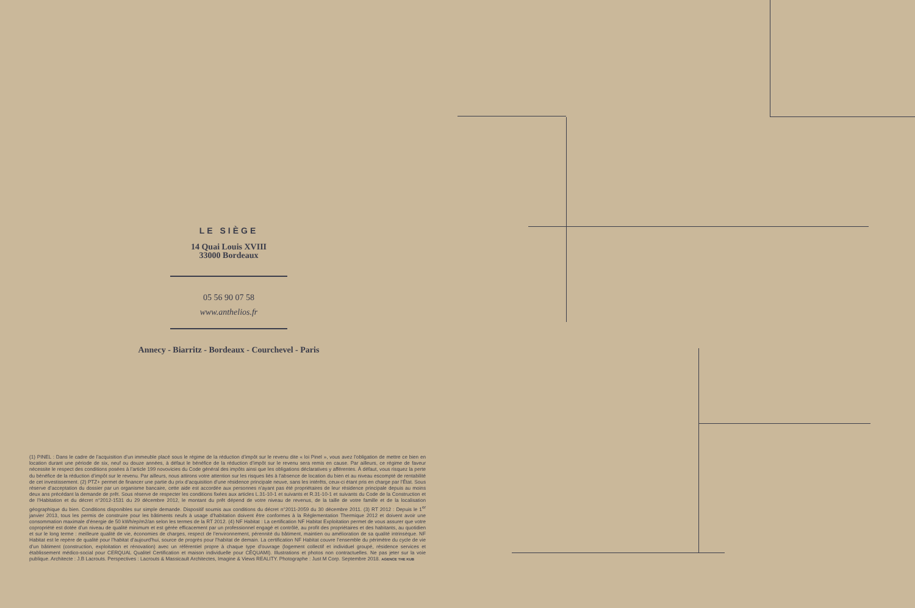LE SIÈGE
14 Quai Louis XVIII
33000 Bordeaux
05 56 90 07 58
www.anthelios.fr
Annecy - Biarritz - Bordeaux - Courchevel - Paris
(1) PINEL : Dans le cadre de l’acquisition d’un immeuble placé sous le régime de la réduction d’impôt sur le revenu dite « loi Pinel », vous avez l’obligation de mettre ce bien en location durant une période de six, neuf ou douze années, à défaut le bénéfice de la réduction d’impôt sur le revenu sera remis en cause. Par ailleurs, ce régime de faveur nécessite le respect des conditions posées à l’article 199 novovicies du Code général des impôts ainsi que les obligations déclaratives y afférentes. À défaut, vous risquez la perte du bénéfice de la réduction d’impôt sur le revenu. Par ailleurs, nous attirons votre attention sur les risques liés à l’absence de location du bien et au niveau escompté de rentabilité de cet investissement. (2) PTZ+ permet de financer une partie du prix d’acquisition d’une résidence principale neuve, sans les intérêts, ceux-ci étant pris en charge par l’État. Sous réserve d’acceptation du dossier par un organisme bancaire, cette aide est accordée aux personnes n’ayant pas été propriétaires de leur résidence principale depuis au moins deux ans précédant la demande de prêt. Sous réserve de respecter les conditions fixées aux articles L.31-10-1 et suivants et R.31-10-1 et suivants du Code de la Construction et de l’Habitation et du décret n°2012-1531 du 29 décembre 2012, le montant du prêt dépend de votre niveau de revenus, de la taille de votre famille et de la localisation géographique du bien. Conditions disponibles sur simple demande. Dispositif soumis aux conditions du décret n°2011-2059 du 30 décembre 2011. (3) RT 2012 : Depuis le 1<sup>er</sup> janvier 2013, tous les permis de construire pour les bâtiments neufs à usage d’habitation doivent être conformes à la Réglementation Thermique 2012 et doivent avoir une consommation maximale d’énergie de 50 kWh/ep/m2/an selon les termes de la RT 2012. (4) NF Habitat : La certification NF Habitat Exploitation permet de vous assurer que votre copropriété est dotée d’un niveau de qualité minimum et est gérée efficacement par un professionnel engagé et contrôlé, au profit des propriétaires et des habitants, au quotidien et sur le long terme : meilleure qualité de vie, économies de charges, respect de l’environnement, pérennité du bâtiment, maintien ou amélioration de sa qualité intrinsèque. NF Habitat est le repère de qualité pour l’habitat d’aujourd’hui, source de progrès pour l’habitat de demain. La certification NF Habitat couvre l’ensemble du périmètre du cycle de vie d’un bâtiment (construction, exploitation et rénovation) avec un référentiel propre à chaque type d’ouvrage (logement collectif et individuel groupé, résidence services et établissement médico-social pour CERQUAL Qualitel Certification et maison individuelle pour CÉQUAMI). Illustrations et photos non contractuelles. Ne pas jeter sur la voie publique. Architecte : J.B Lacrouts. Perspectives : Lacrouts & Massicault Architectes, Imagine & Views REALITY. Photographe : Just M Corp. Septembre 2018. AGENCE THE KUB